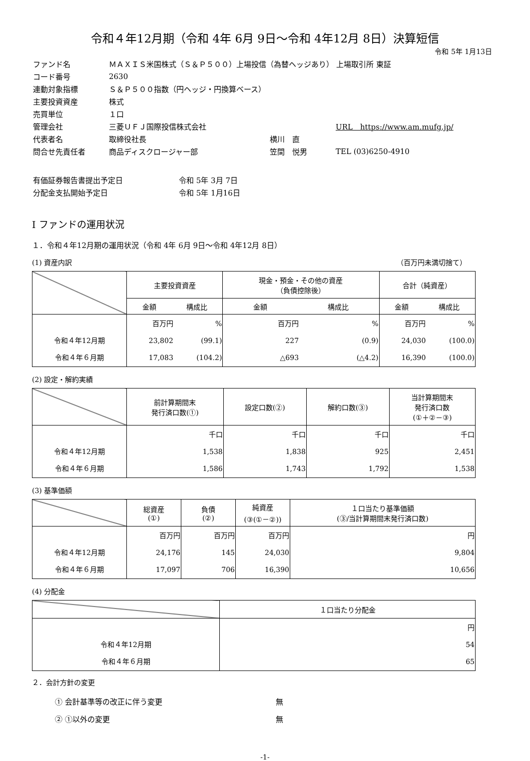令和４年12月期（令和 4年 6月 9日～令和 4年12月 8日）決算短信
令和 5年 1月13日
| ファンド名 | ＭＡＸＩＳ米国株式（Ｓ＆Ｐ５００）上場投信（為替ヘッジあり） 上場取引所 東証 | | |
| コード番号 | 2630 | | |
| 連動対象指標 | Ｓ＆Ｐ５００指数（円ヘッジ・円換算ベース） | | |
| 主要投資資産 | 株式 | | |
| 売買単位 | １口 | | |
| 管理会社 | 三菱ＵＦＪ国際投信株式会社 | | URL https://www.am.mufg.jp/ |
| 代表者名 | 取締役社長 | 横川 直 | |
| 問合せ先責任者 | 商品ディスクロージャー部 | 笠間 悦男 | TEL (03)6250-4910 |
| 有価証券報告書提出予定日 | 令和 5年 3月 7日 |
| 分配金支払開始予定日 | 令和 5年 1月16日 |
Ⅰ ファンドの運用状況
１．令和４年12月期の運用状況（令和 4年 6月 9日～令和 4年12月 8日）
(1) 資産内訳 （百万円未満切捨て）
| | 主要投資資産 | | 現金・預金・その他の資産 （負債控除後） | | 合計（純資産） | |
| | 金額 構成比 | | 金額 構成比 | | 金額 構成比 | |
| 令和４年12月期 令和４年６月期 | 百万円 23,802 17,083 | % (99.1) (104.2) | 百万円 227 △693 | % (0.9) (△4.2) | 百万円 24,030 16,390 | % (100.0) (100.0) |
(2) 設定・解約実績
| | 前計算期間末 発行済口数(①) | 設定口数(②) | 解約口数(③) | 当計算期間末 発行済口数 (①＋②－③) |
| 令和４年12月期 令和４年６月期 | 千口 1,538 1,586 | 千口 1,838 1,743 | 千口 925 1,792 | 千口 2,451 1,538 |
(3) 基準価額
| | 総資産 (①) | 負債 (②) | 純資産 (③(①－②)) | １口当たり基準価額 (③/当計算期間末発行済口数) |
| 令和４年12月期 令和４年６月期 | 百万円 24,176 17,097 | 百万円 145 706 | 百万円 24,030 16,390 | 円 9,804 10,656 |
(4) 分配金
| | １口当たり分配金 |
| 令和４年12月期 令和４年６月期 | 円 54 65 |
２．会計方針の変更
| ① 会計基準等の改正に伴う変更 | 無 |
| ② ①以外の変更 | 無 |
-1-